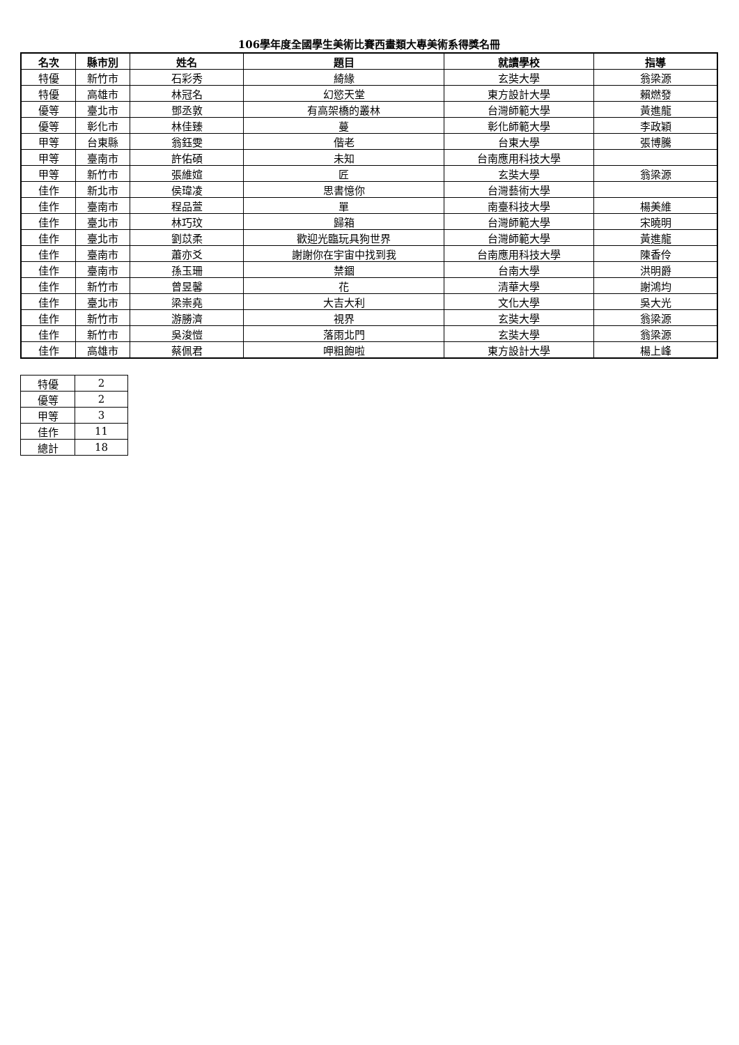106學年度全國學生美術比賽西畫類大專美術系得獎名冊
| 名次 | 縣市別 | 姓名 | 題目 | 就讀學校 | 指導 |
| --- | --- | --- | --- | --- | --- |
| 特優 | 新竹市 | 石彩秀 | 綺緣 | 玄奘大學 | 翁梁源 |
| 特優 | 高雄市 | 林冠名 | 幻慾天堂 | 東方設計大學 | 賴燃發 |
| 優等 | 臺北市 | 鄧丞敦 | 有高架橋的叢林 | 台灣師範大學 | 黃進龍 |
| 優等 | 彰化市 | 林佳臻 | 蔓 | 彰化師範大學 | 李政穎 |
| 甲等 | 台東縣 | 翁鈺雯 | 偕老 | 台東大學 | 張博騰 |
| 甲等 | 臺南市 | 許佑碩 | 未知 | 台南應用科技大學 | |
| 甲等 | 新竹市 | 張維媗 | 匠 | 玄奘大學 | 翁梁源 |
| 佳作 | 新北市 | 侯瑋凌 | 思書憶你 | 台灣藝術大學 | |
| 佳作 | 臺南市 | 程品萱 | 單 | 南臺科技大學 | 楊美維 |
| 佳作 | 臺北市 | 林巧玟 | 歸箱 | 台灣師範大學 | 宋曉明 |
| 佳作 | 臺北市 | 劉苡柔 | 歡迎光臨玩具狗世界 | 台灣師範大學 | 黃進龍 |
| 佳作 | 臺南市 | 蕭亦爻 | 謝謝你在宇宙中找到我 | 台南應用科技大學 | 陳香伶 |
| 佳作 | 臺南市 | 孫玉珊 | 禁錮 | 台南大學 | 洪明爵 |
| 佳作 | 新竹市 | 曾昱馨 | 花 | 清華大學 | 謝鴻均 |
| 佳作 | 臺北市 | 梁崇堯 | 大吉大利 | 文化大學 | 吳大光 |
| 佳作 | 新竹市 | 游勝濟 | 視界 | 玄奘大學 | 翁梁源 |
| 佳作 | 新竹市 | 吳浚愷 | 落雨北門 | 玄奘大學 | 翁梁源 |
| 佳作 | 高雄市 | 蔡佩君 | 呷粗飽啦 | 東方設計大學 | 楊上峰 |
| 特優 | 2 |
| 優等 | 2 |
| 甲等 | 3 |
| 佳作 | 11 |
| 總計 | 18 |